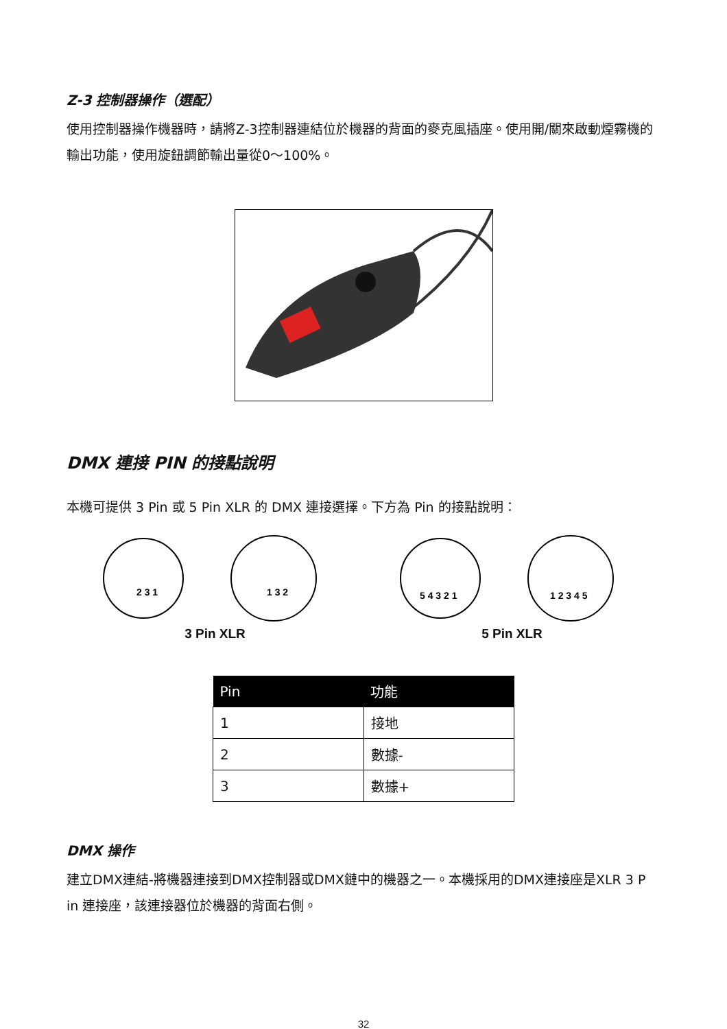Z-3 控制器操作（選配）
使用控制器操作機器時，請將Z-3控制器連結位於機器的背面的麥克風插座。使用開/關來啟動煙霧機的輸出功能，使用旋鈕調節輸出量從0～100%。
DMX 連接 PIN 的接點說明
本機可提供 3 Pin 或 5 Pin XLR 的 DMX 連接選擇。下方為 Pin 的接點說明：
2 3 1
1 3 2
3 Pin XLR
5 4 3 2 1
1 2 3 4 5
5 Pin XLR
| Pin | 功能 |
| --- | --- |
| 1 | 接地 |
| 2 | 數據- |
| 3 | 數據+ |
DMX 操作
建立DMX連結-將機器連接到DMX控制器或DMX鏈中的機器之一。本機採用的DMX連接座是XLR 3 P in 連接座，該連接器位於機器的背面右側。
32